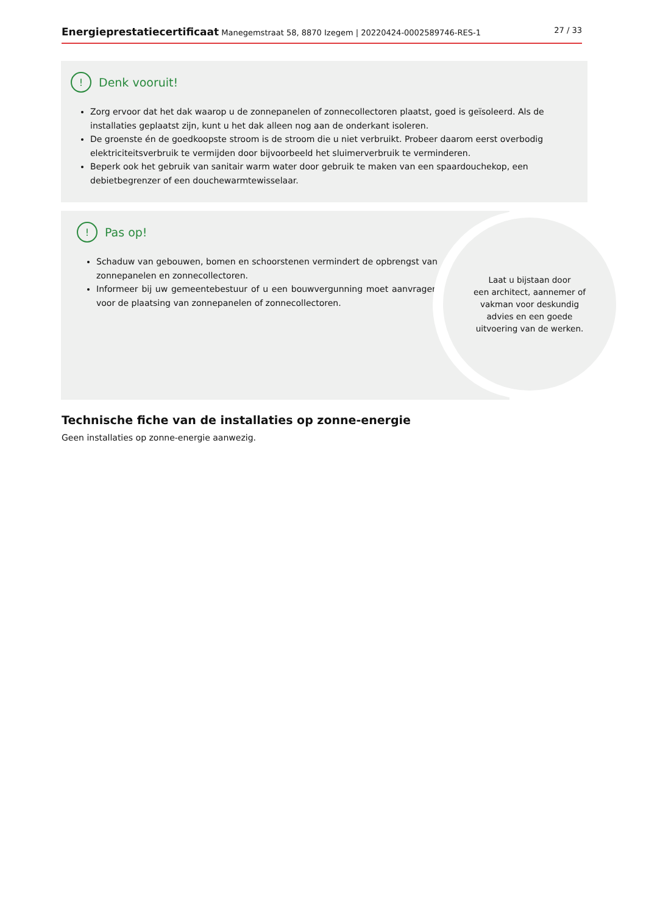Energieprestatiecertificaat Manegemstraat 58, 8870 Izegem | 20220424-0002589746-RES-1 27 / 33
! Denk vooruit!
Zorg ervoor dat het dak waarop u de zonnepanelen of zonnecollectoren plaatst, goed is geïsoleerd. Als de installaties geplaatst zijn, kunt u het dak alleen nog aan de onderkant isoleren.
De groenste én de goedkoopste stroom is de stroom die u niet verbruikt. Probeer daarom eerst overbodig elektriciteitsverbruik te vermijden door bijvoorbeeld het sluimerverbruik te verminderen.
Beperk ook het gebruik van sanitair warm water door gebruik te maken van een spaardouchekop, een debietbegrenzer of een douchewarmtewisselaar.
! Pas op!
Schaduw van gebouwen, bomen en schoorstenen vermindert de opbrengst van zonnepanelen en zonnecollectoren.
Informeer bij uw gemeentebestuur of u een bouwvergunning moet aanvragen voor de plaatsing van zonnepanelen of zonnecollectoren.
Laat u bijstaan door
een architect, aannemer of
vakman voor deskundig
advies en een goede
uitvoering van de werken.
Technische fiche van de installaties op zonne-energie
Geen installaties op zonne-energie aanwezig.